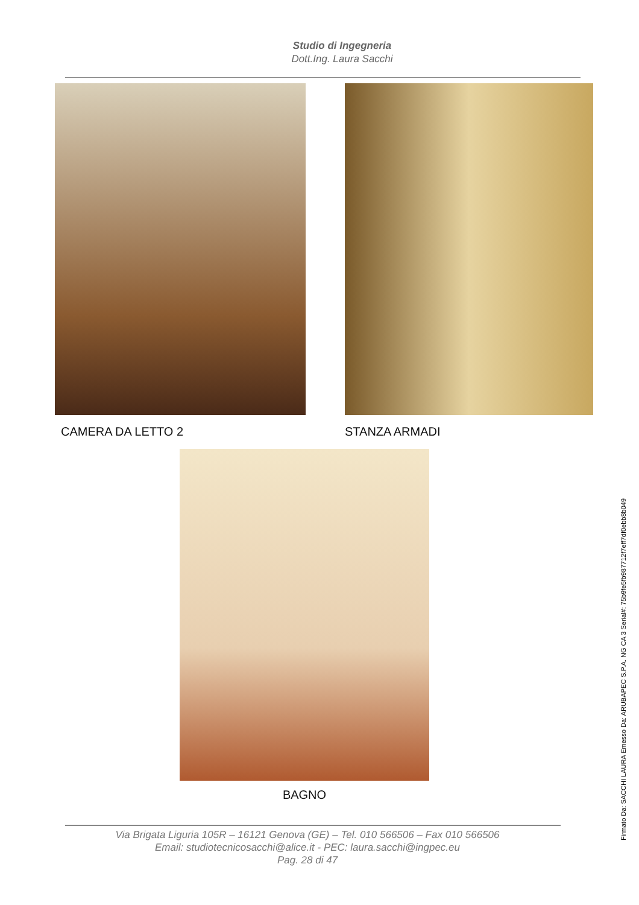Studio di Ingegneria
Dott.Ing. Laura Sacchi
CAMERA DA LETTO 2 STANZA ARMADI
BAGNO
Via Brigata Liguria 105R – 16121 Genova (GE) – Tel. 010 566506 – Fax 010 566506
Email: studiotecnicosacchi@alice.it - PEC: laura.sacchi@ingpec.eu
Pag. 28 di 47
Firmato Da: SACCHI LAURA Emesso Da: ARUBAPEC S.P.A. NG CA 3 Serial#: 75b9fe5fb987712f7eff7df0ebb8b049